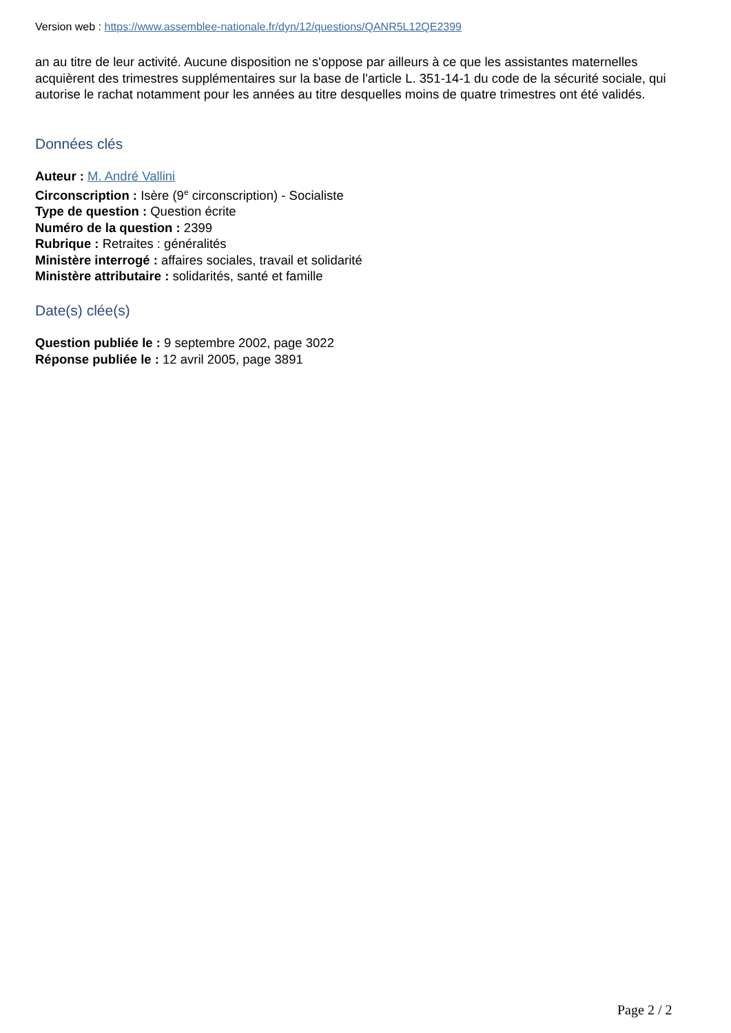Version web : https://www.assemblee-nationale.fr/dyn/12/questions/QANR5L12QE2399
an au titre de leur activité. Aucune disposition ne s'oppose par ailleurs à ce que les assistantes maternelles acquièrent des trimestres supplémentaires sur la base de l'article L. 351-14-1 du code de la sécurité sociale, qui autorise le rachat notamment pour les années au titre desquelles moins de quatre trimestres ont été validés.
Données clés
Auteur : M. André Vallini
Circonscription : Isère (9<sup>e</sup> circonscription) - Socialiste
Type de question : Question écrite
Numéro de la question : 2399
Rubrique : Retraites : généralités
Ministère interrogé : affaires sociales, travail et solidarité
Ministère attributaire : solidarités, santé et famille
Date(s) clée(s)
Question publiée le : 9 septembre 2002, page 3022
Réponse publiée le : 12 avril 2005, page 3891
Page 2 / 2